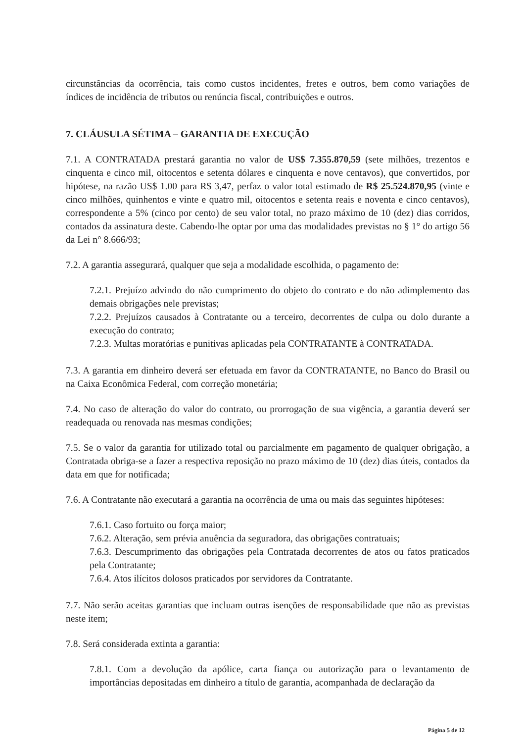circunstâncias da ocorrência, tais como custos incidentes, fretes e outros, bem como variações de índices de incidência de tributos ou renúncia fiscal, contribuições e outros.
7. CLÁUSULA SÉTIMA – GARANTIA DE EXECUÇÃO
7.1. A CONTRATADA prestará garantia no valor de US$ 7.355.870,59 (sete milhões, trezentos e cinquenta e cinco mil, oitocentos e setenta dólares e cinquenta e nove centavos), que convertidos, por hipótese, na razão US$ 1.00 para R$ 3,47, perfaz o valor total estimado de R$ 25.524.870,95 (vinte e cinco milhões, quinhentos e vinte e quatro mil, oitocentos e setenta reais e noventa e cinco centavos), correspondente a 5% (cinco por cento) de seu valor total, no prazo máximo de 10 (dez) dias corridos, contados da assinatura deste. Cabendo-lhe optar por uma das modalidades previstas no § 1° do artigo 56 da Lei n° 8.666/93;
7.2. A garantia assegurará, qualquer que seja a modalidade escolhida, o pagamento de:
7.2.1. Prejuízo advindo do não cumprimento do objeto do contrato e do não adimplemento das demais obrigações nele previstas;
7.2.2. Prejuízos causados à Contratante ou a terceiro, decorrentes de culpa ou dolo durante a execução do contrato;
7.2.3. Multas moratórias e punitivas aplicadas pela CONTRATANTE à CONTRATADA.
7.3. A garantia em dinheiro deverá ser efetuada em favor da CONTRATANTE, no Banco do Brasil ou na Caixa Econômica Federal, com correção monetária;
7.4. No caso de alteração do valor do contrato, ou prorrogação de sua vigência, a garantia deverá ser readequada ou renovada nas mesmas condições;
7.5. Se o valor da garantia for utilizado total ou parcialmente em pagamento de qualquer obrigação, a Contratada obriga-se a fazer a respectiva reposição no prazo máximo de 10 (dez) dias úteis, contados da data em que for notificada;
7.6. A Contratante não executará a garantia na ocorrência de uma ou mais das seguintes hipóteses:
7.6.1. Caso fortuito ou força maior;
7.6.2. Alteração, sem prévia anuência da seguradora, das obrigações contratuais;
7.6.3. Descumprimento das obrigações pela Contratada decorrentes de atos ou fatos praticados pela Contratante;
7.6.4. Atos ilícitos dolosos praticados por servidores da Contratante.
7.7. Não serão aceitas garantias que incluam outras isenções de responsabilidade que não as previstas neste item;
7.8. Será considerada extinta a garantia:
7.8.1. Com a devolução da apólice, carta fiança ou autorização para o levantamento de importâncias depositadas em dinheiro a título de garantia, acompanhada de declaração da
Página 5 de 12